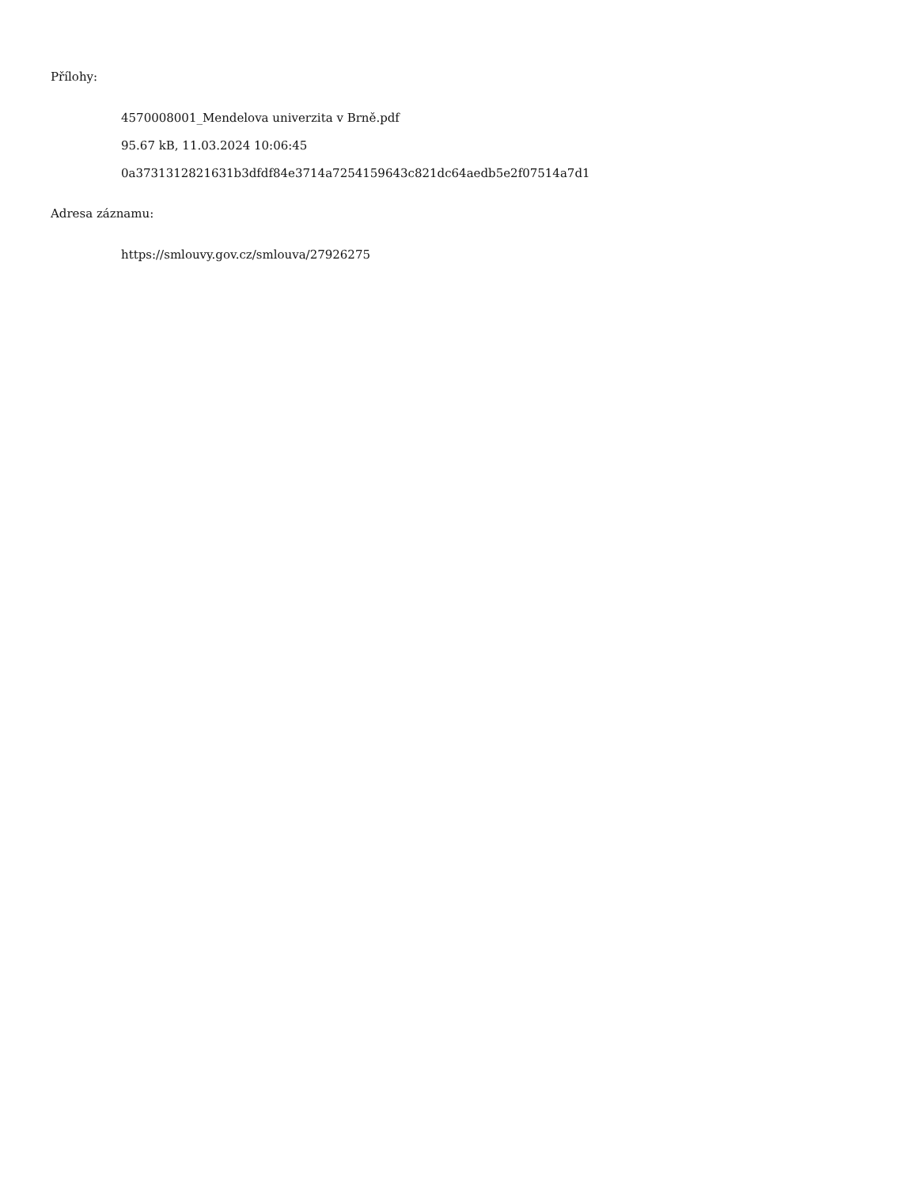Přílohy:
4570008001_Mendelova univerzita v Brně.pdf
95.67 kB, 11.03.2024 10:06:45
0a3731312821631b3dfdf84e3714a7254159643c821dc64aedb5e2f07514a7d1
Adresa záznamu:
https://smlouvy.gov.cz/smlouva/27926275